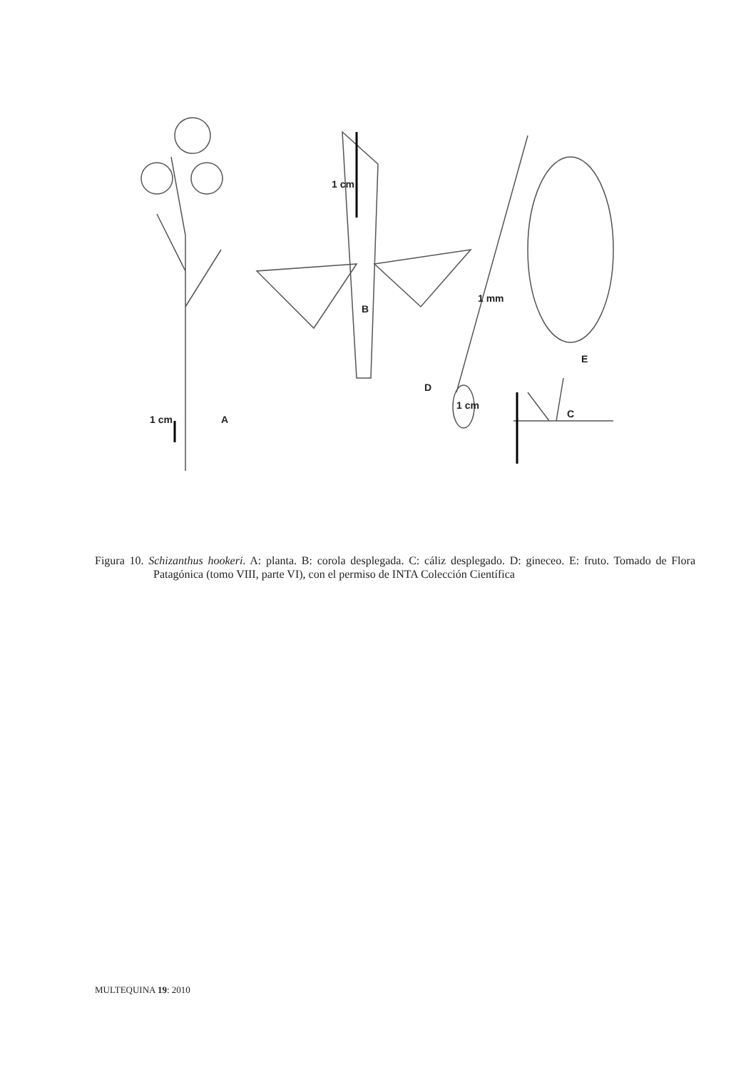1 cm A
1 cm
B
D
1 cm
C
1 mm
E
Figura 10. Schizanthus hookeri. A: planta. B: corola desplegada. C: cáliz desplegado. D: gineceo. E: fruto. Tomado de Flora Patagónica (tomo VIII, parte VI), con el permiso de INTA Colección Científica
MULTEQUINA 19: 2010